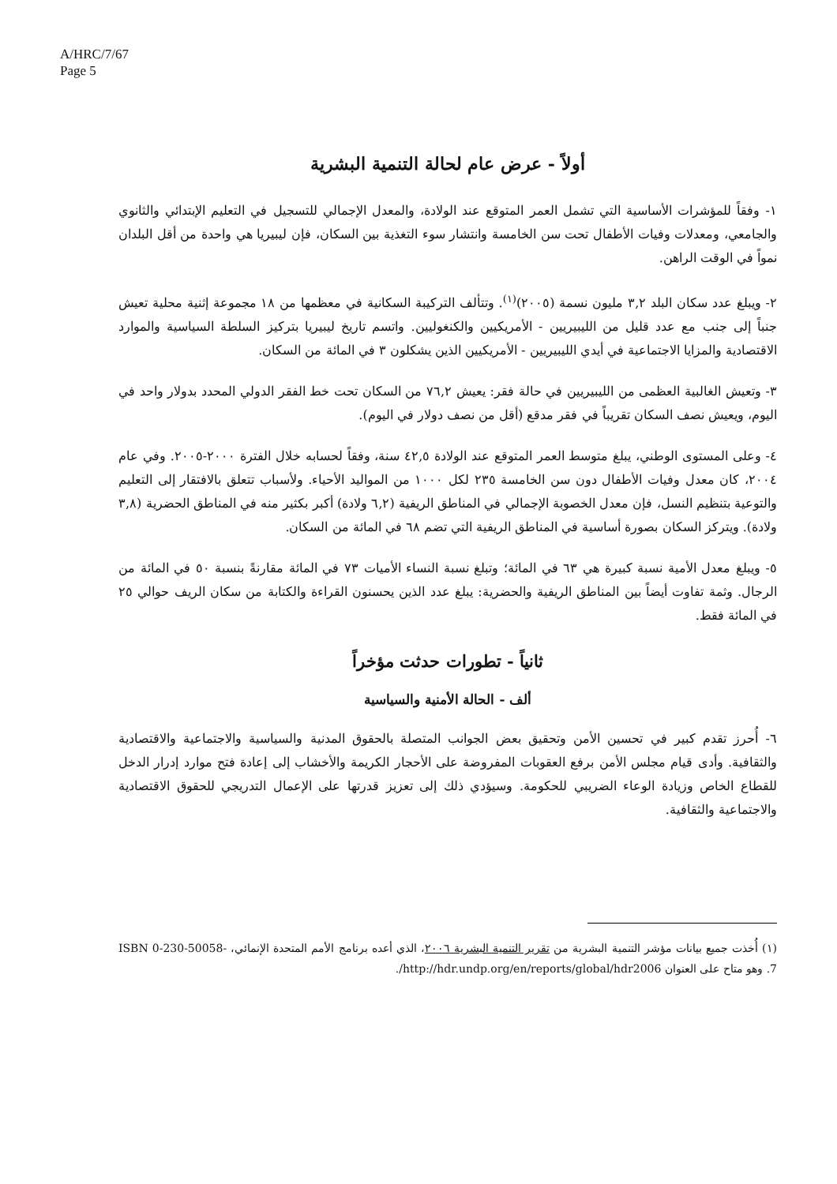A/HRC/7/67
Page 5
أولاً - عرض عام لحالة التنمية البشرية
١- وفقاً للمؤشرات الأساسية التي تشمل العمر المتوقع عند الولادة، والمعدل الإجمالي للتسجيل في التعليم الإبتدائي والثانوي والجامعي، ومعدلات وفيات الأطفال تحت سن الخامسة وانتشار سوء التغذية بين السكان، فإن ليبيريا هي واحدة من أقل البلدان نمواً في الوقت الراهن.
٢- ويبلغ عدد سكان البلد ٣,٢ مليون نسمة (٢٠٠٥)<sup>(١)</sup>. وتتألف التركيبة السكانية في معظمها من ١٨ مجموعة إثنية محلية تعيش جنباً إلى جنب مع عدد قليل من الليبيريين - الأمريكيين والكنغوليين. واتسم تاريخ ليبيريا بتركيز السلطة السياسية والموارد الاقتصادية والمزايا الاجتماعية في أيدي الليبيريين - الأمريكيين الذين يشكلون ٣ في المائة من السكان.
٣- وتعيش الغالبية العظمى من الليبيريين في حالة فقر: يعيش ٧٦,٢ من السكان تحت خط الفقر الدولي المحدد بدولار واحد في اليوم، ويعيش نصف السكان تقريباً في فقر مدقع (أقل من نصف دولار في اليوم).
٤- وعلى المستوى الوطني، يبلغ متوسط العمر المتوقع عند الولادة ٤٢,٥ سنة، وفقاً لحسابه خلال الفترة ٢٠٠٠-٢٠٠٥. وفي عام ٢٠٠٤، كان معدل وفيات الأطفال دون سن الخامسة ٢٣٥ لكل ١٠٠٠ من المواليد الأحياء. ولأسباب تتعلق بالافتقار إلى التعليم والتوعية بتنظيم النسل، فإن معدل الخصوبة الإجمالي في المناطق الريفية (٦,٢ ولادة) أكبر بكثير منه في المناطق الحضرية (٣,٨ ولادة). ويتركز السكان بصورة أساسية في المناطق الريفية التي تضم ٦٨ في المائة من السكان.
٥- ويبلغ معدل الأمية نسبة كبيرة هي ٦٣ في المائة؛ وتبلغ نسبة النساء الأميات ٧٣ في المائة مقارنةً بنسبة ٥٠ في المائة من الرجال. وثمة تفاوت أيضاً بين المناطق الريفية والحضرية: يبلغ عدد الذين يحسنون القراءة والكتابة من سكان الريف حوالي ٢٥ في المائة فقط.
ثانياً - تطورات حدثت مؤخراً
ألف - الحالة الأمنية والسياسية
٦- أُحرز تقدم كبير في تحسين الأمن وتحقيق بعض الجوانب المتصلة بالحقوق المدنية والسياسية والاجتماعية والاقتصادية والثقافية. وأدى قيام مجلس الأمن برفع العقوبات المفروضة على الأحجار الكريمة والأخشاب إلى إعادة فتح موارد إدرار الدخل للقطاع الخاص وزيادة الوعاء الضريبي للحكومة. وسيؤدي ذلك إلى تعزيز قدرتها على الإعمال التدريجي للحقوق الاقتصادية والاجتماعية والثقافية.
(١) أُخذت جميع بيانات مؤشر التنمية البشرية من تقرير التنمية البشرية ٢٠٠٦، الذي أعده برنامج الأمم المتحدة الإنمائي، ISBN 0-230-50058-7. وهو متاح على العنوان http://hdr.undp.org/en/reports/global/hdr2006/.